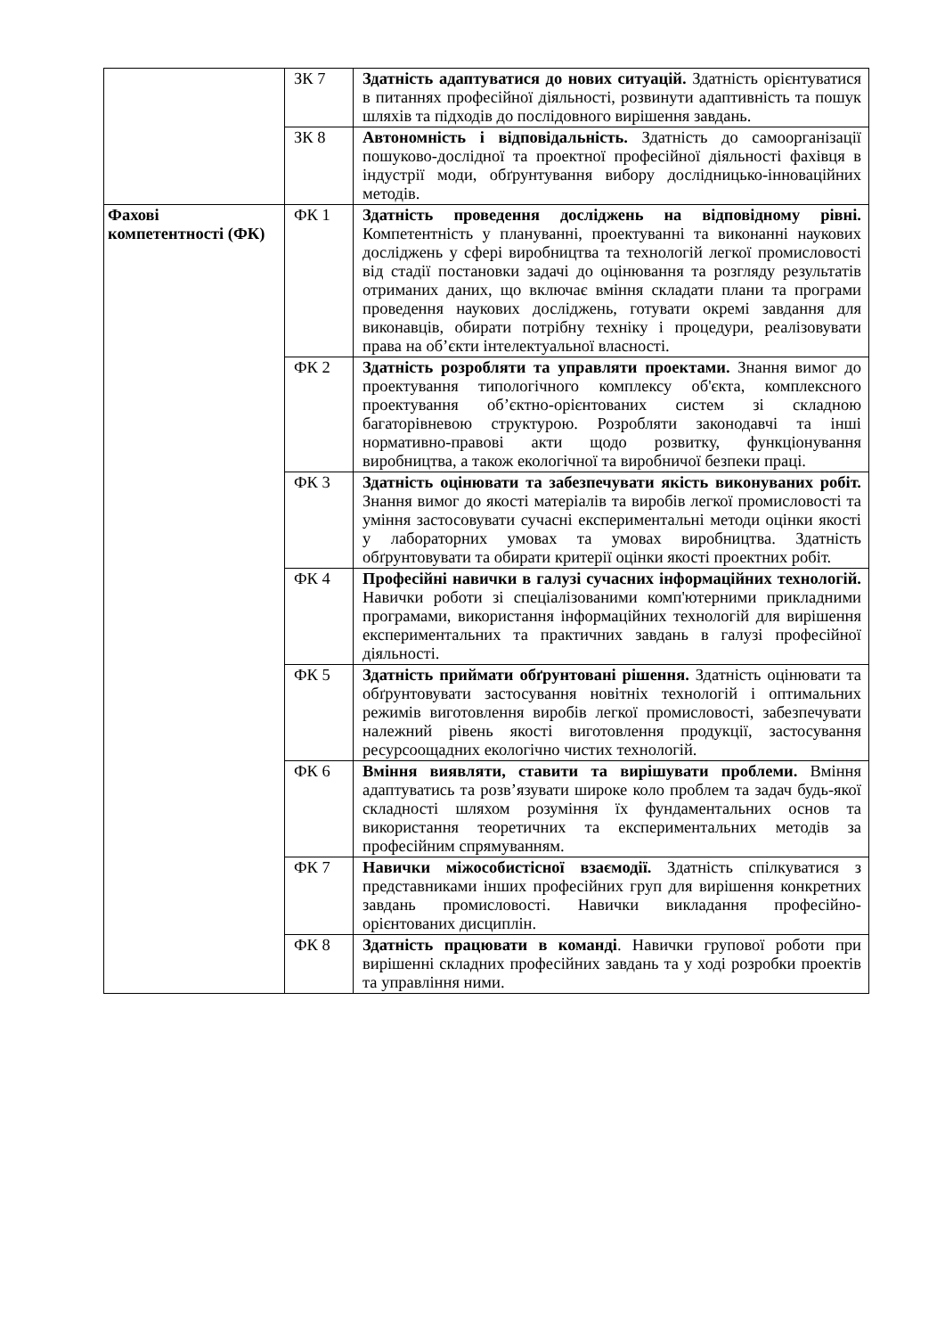| | ЗК 7 | Здатність адаптуватися до нових ситуацій. Здатність орієнтуватися в питаннях професійної діяльності, розвинути адаптивність та пошук шляхів та підходів до послідовного вирішення завдань. |
| | ЗК 8 | Автономність і відповідальність. Здатність до самоорганізації пошуково-дослідної та проектної професійної діяльності фахівця в індустрії моди, обґрунтування вибору дослідницько-інноваційних методів. |
| Фахові компетентності (ФК) | ФК 1 | Здатність проведення досліджень на відповідному рівні. Компетентність у плануванні, проектуванні та виконанні наукових досліджень у сфері виробництва та технологій легкої промисловості від стадії постановки задачі до оцінювання та розгляду результатів отриманих даних, що включає вміння складати плани та програми проведення наукових досліджень, готувати окремі завдання для виконавців, обирати потрібну техніку і процедури, реалізовувати права на об’єкти інтелектуальної власності. |
| | ФК 2 | Здатність розробляти та управляти проектами. Знання вимог до проектування типологічного комплексу об'єкта, комплексного проектування об’єктно-орієнтованих систем зі складною багаторівневою структурою. Розробляти законодавчі та інші нормативно-правові акти щодо розвитку, функціонування виробництва, а також екологічної та виробничої безпеки праці. |
| | ФК 3 | Здатність оцінювати та забезпечувати якість виконуваних робіт. Знання вимог до якості матеріалів та виробів легкої промисловості та уміння застосовувати сучасні експериментальні методи оцінки якості у лабораторних умовах та умовах виробництва. Здатність обґрунтовувати та обирати критерії оцінки якості проектних робіт. |
| | ФК 4 | Професійні навички в галузі сучасних інформаційних технологій. Навички роботи зі спеціалізованими комп'ютерними прикладними програмами, використання інформаційних технологій для вирішення експериментальних та практичних завдань в галузі професійної діяльності. |
| | ФК 5 | Здатність приймати обґрунтовані рішення. Здатність оцінювати та обґрунтовувати застосування новітніх технологій і оптимальних режимів виготовлення виробів легкої промисловості, забезпечувати належний рівень якості виготовлення продукції, застосування ресурсоощадних екологічно чистих технологій. |
| | ФК 6 | Вміння виявляти, ставити та вирішувати проблеми. Вміння адаптуватись та розв’язувати широке коло проблем та задач будь-якої складності шляхом розуміння їх фундаментальних основ та використання теоретичних та експериментальних методів за професійним спрямуванням. |
| | ФК 7 | Навички міжособистісної взаємодії. Здатність спілкуватися з представниками інших професійних груп для вирішення конкретних завдань промисловості. Навички викладання професійно-орієнтованих дисциплін. |
| | ФК 8 | Здатність працювати в команді . Навички групової роботи при вирішенні складних професійних завдань та у ході розробки проектів та управління ними. |